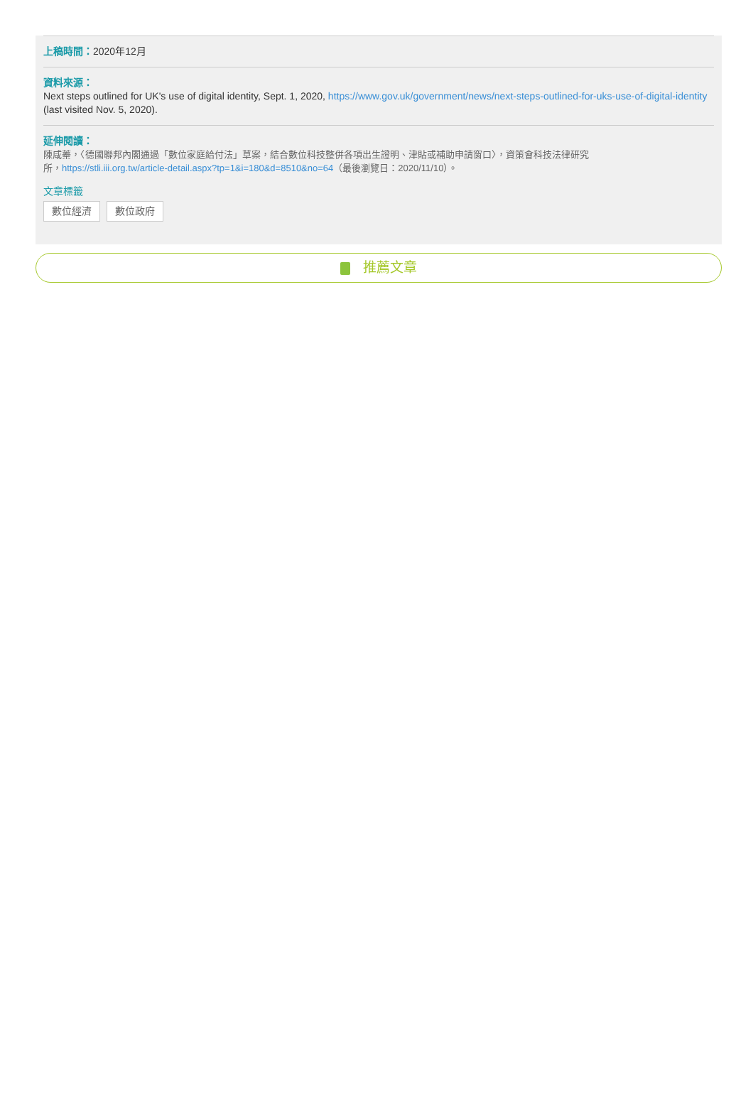上稿時間：2020年12月
資料來源：
Next steps outlined for UK's use of digital identity, Sept. 1, 2020, https://www.gov.uk/government/news/next-steps-outlined-for-uks-use-of-digital-identity (last visited Nov. 5, 2020).
延伸閱讀：
陳咸蓁，〈德國聯邦內閣通過「數位家庭給付法」草案，結合數位科技整併各項出生證明、津貼或補助申請窗口〉，資策會科技法律研究
所，https://stli.iii.org.tw/article-detail.aspx?tp=1&i=180&d=8510&no=64（最後瀏覽日：2020/11/10）。
文章標籤
數位經濟 數位政府
推薦文章